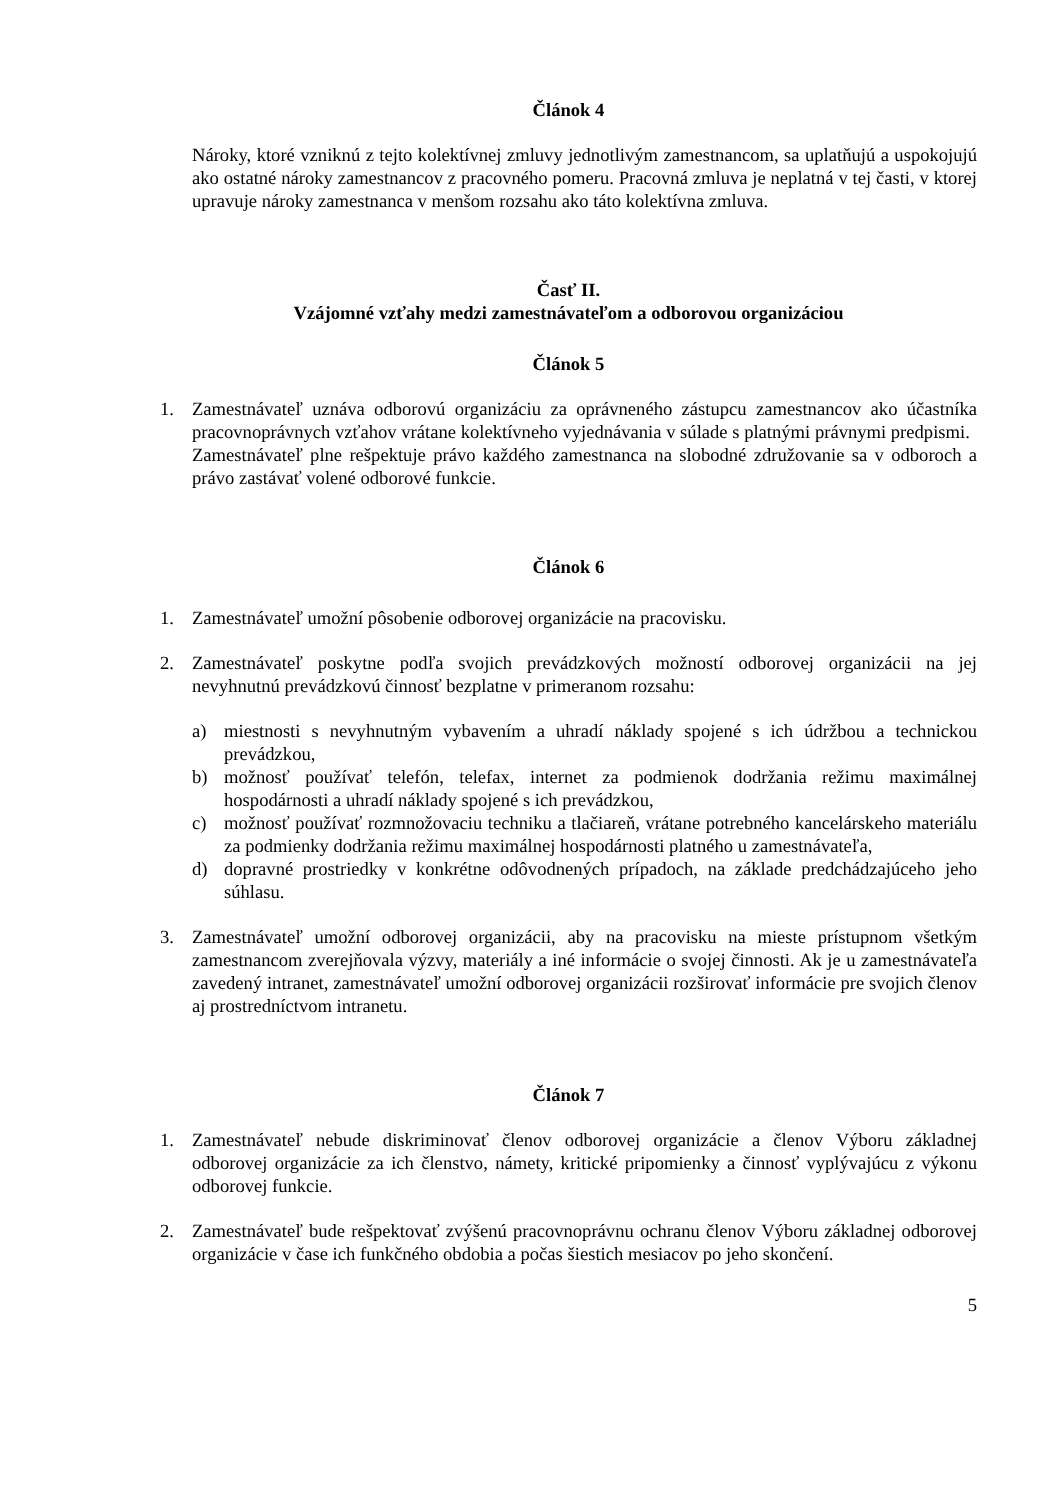Článok 4
Nároky, ktoré vzniknú z tejto kolektívnej zmluvy jednotlivým zamestnancom, sa uplatňujú a uspokojujú ako ostatné nároky zamestnancov z pracovného pomeru. Pracovná zmluva je neplatná v tej časti, v ktorej upravuje nároky zamestnanca v menšom rozsahu ako táto kolektívna zmluva.
Časť II.
Vzájomné vzťahy medzi zamestnávateľom a odborovou organizáciou
Článok 5
1. Zamestnávateľ uznáva odborovú organizáciu za oprávneného zástupcu zamestnancov ako účastníka pracovnoprávnych vzťahov vrátane kolektívneho vyjednávania v súlade s platnými právnymi predpismi.
Zamestnávateľ plne rešpektuje právo každého zamestnanca na slobodné združovanie sa v odboroch a právo zastávať volené odborové funkcie.
Článok 6
1. Zamestnávateľ umožní pôsobenie odborovej organizácie na pracovisku.
2. Zamestnávateľ poskytne podľa svojich prevádzkových možností odborovej organizácii na jej nevyhnutnú prevádzkovú činnosť bezplatne v primeranom rozsahu:
a) miestnosti s nevyhnutným vybavením a uhradí náklady spojené s ich údržbou a technickou prevádzkou,
b) možnosť používať telefón, telefax, internet za podmienok dodržania režimu maximálnej hospodárnosti a uhradí náklady spojené s ich prevádzkou,
c) možnosť používať rozmnožovaciu techniku a tlačiareň, vrátane potrebného kancelárskeho materiálu za podmienky dodržania režimu maximálnej hospodárnosti platného u zamestnávateľa,
d) dopravné prostriedky v konkrétne odôvodnených prípadoch, na základe predchádzajúceho jeho súhlasu.
3. Zamestnávateľ umožní odborovej organizácii, aby na pracovisku na mieste prístupnom všetkým zamestnancom zverejňovala výzvy, materiály a iné informácie o svojej činnosti. Ak je u zamestnávateľa zavedený intranet, zamestnávateľ umožní odborovej organizácii rozširovať informácie pre svojich členov aj prostredníctvom intranetu.
Článok 7
1. Zamestnávateľ nebude diskriminovať členov odborovej organizácie a členov Výboru základnej odborovej organizácie za ich členstvo, námety, kritické pripomienky a činnosť vyplývajúcu z výkonu odborovej funkcie.
2. Zamestnávateľ bude rešpektovať zvýšenú pracovnoprávnu ochranu členov Výboru základnej odborovej organizácie v čase ich funkčného obdobia a počas šiestich mesiacov po jeho skončení.
5